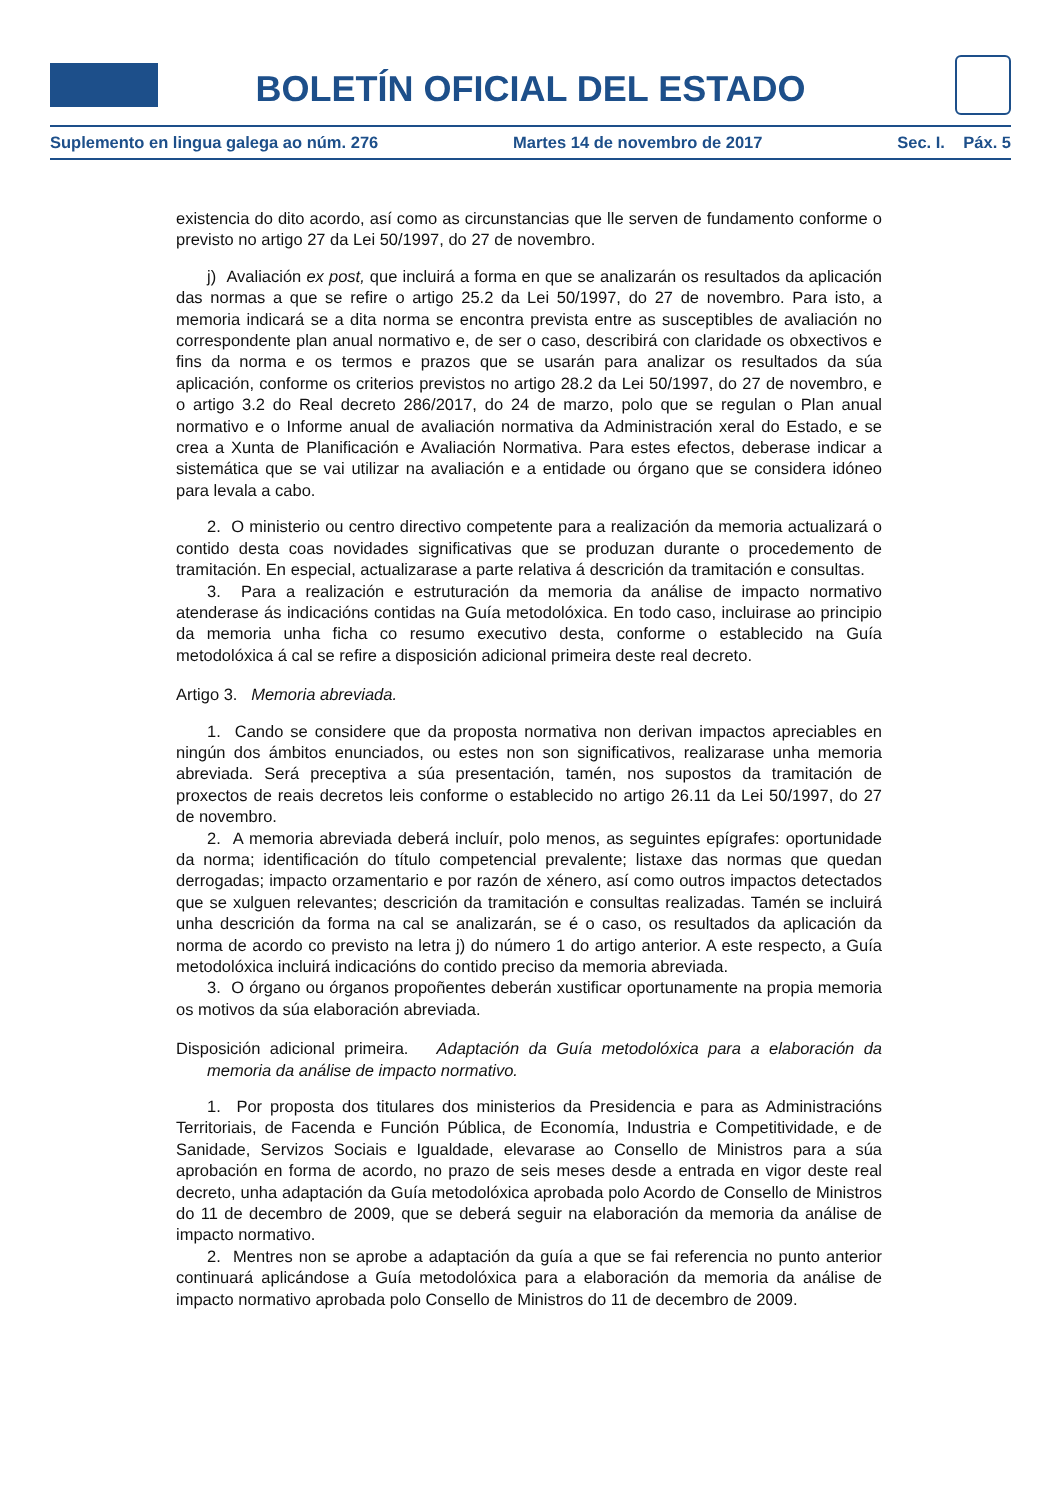BOLETÍN OFICIAL DEL ESTADO
Suplemento en lingua galega ao núm. 276 Martes 14 de novembro de 2017 Sec. I. Páx. 5
existencia do dito acordo, así como as circunstancias que lle serven de fundamento conforme o previsto no artigo 27 da Lei 50/1997, do 27 de novembro.
j) Avaliación ex post, que incluirá a forma en que se analizarán os resultados da aplicación das normas a que se refire o artigo 25.2 da Lei 50/1997, do 27 de novembro. Para isto, a memoria indicará se a dita norma se encontra prevista entre as susceptibles de avaliación no correspondente plan anual normativo e, de ser o caso, describirá con claridade os obxectivos e fins da norma e os termos e prazos que se usarán para analizar os resultados da súa aplicación, conforme os criterios previstos no artigo 28.2 da Lei 50/1997, do 27 de novembro, e o artigo 3.2 do Real decreto 286/2017, do 24 de marzo, polo que se regulan o Plan anual normativo e o Informe anual de avaliación normativa da Administración xeral do Estado, e se crea a Xunta de Planificación e Avaliación Normativa. Para estes efectos, deberase indicar a sistemática que se vai utilizar na avaliación e a entidade ou órgano que se considera idóneo para levala a cabo.
2. O ministerio ou centro directivo competente para a realización da memoria actualizará o contido desta coas novidades significativas que se produzan durante o procedemento de tramitación. En especial, actualizarase a parte relativa á descrición da tramitación e consultas.
3. Para a realización e estruturación da memoria da análise de impacto normativo atenderase ás indicacións contidas na Guía metodolóxica. En todo caso, incluirase ao principio da memoria unha ficha co resumo executivo desta, conforme o establecido na Guía metodolóxica á cal se refire a disposición adicional primeira deste real decreto.
Artigo 3. Memoria abreviada.
1. Cando se considere que da proposta normativa non derivan impactos apreciables en ningún dos ámbitos enunciados, ou estes non son significativos, realizarase unha memoria abreviada. Será preceptiva a súa presentación, tamén, nos supostos da tramitación de proxectos de reais decretos leis conforme o establecido no artigo 26.11 da Lei 50/1997, do 27 de novembro.
2. A memoria abreviada deberá incluír, polo menos, as seguintes epígrafes: oportunidade da norma; identificación do título competencial prevalente; listaxe das normas que quedan derrogadas; impacto orzamentario e por razón de xénero, así como outros impactos detectados que se xulguen relevantes; descrición da tramitación e consultas realizadas. Tamén se incluirá unha descrición da forma na cal se analizarán, se é o caso, os resultados da aplicación da norma de acordo co previsto na letra j) do número 1 do artigo anterior. A este respecto, a Guía metodolóxica incluirá indicacións do contido preciso da memoria abreviada.
3. O órgano ou órganos propoñentes deberán xustificar oportunamente na propia memoria os motivos da súa elaboración abreviada.
Disposición adicional primeira. Adaptación da Guía metodolóxica para a elaboración da memoria da análise de impacto normativo.
1. Por proposta dos titulares dos ministerios da Presidencia e para as Administracións Territoriais, de Facenda e Función Pública, de Economía, Industria e Competitividade, e de Sanidade, Servizos Sociais e Igualdade, elevarase ao Consello de Ministros para a súa aprobación en forma de acordo, no prazo de seis meses desde a entrada en vigor deste real decreto, unha adaptación da Guía metodolóxica aprobada polo Acordo de Consello de Ministros do 11 de decembro de 2009, que se deberá seguir na elaboración da memoria da análise de impacto normativo.
2. Mentres non se aprobe a adaptación da guía a que se fai referencia no punto anterior continuará aplicándose a Guía metodolóxica para a elaboración da memoria da análise de impacto normativo aprobada polo Consello de Ministros do 11 de decembro de 2009.